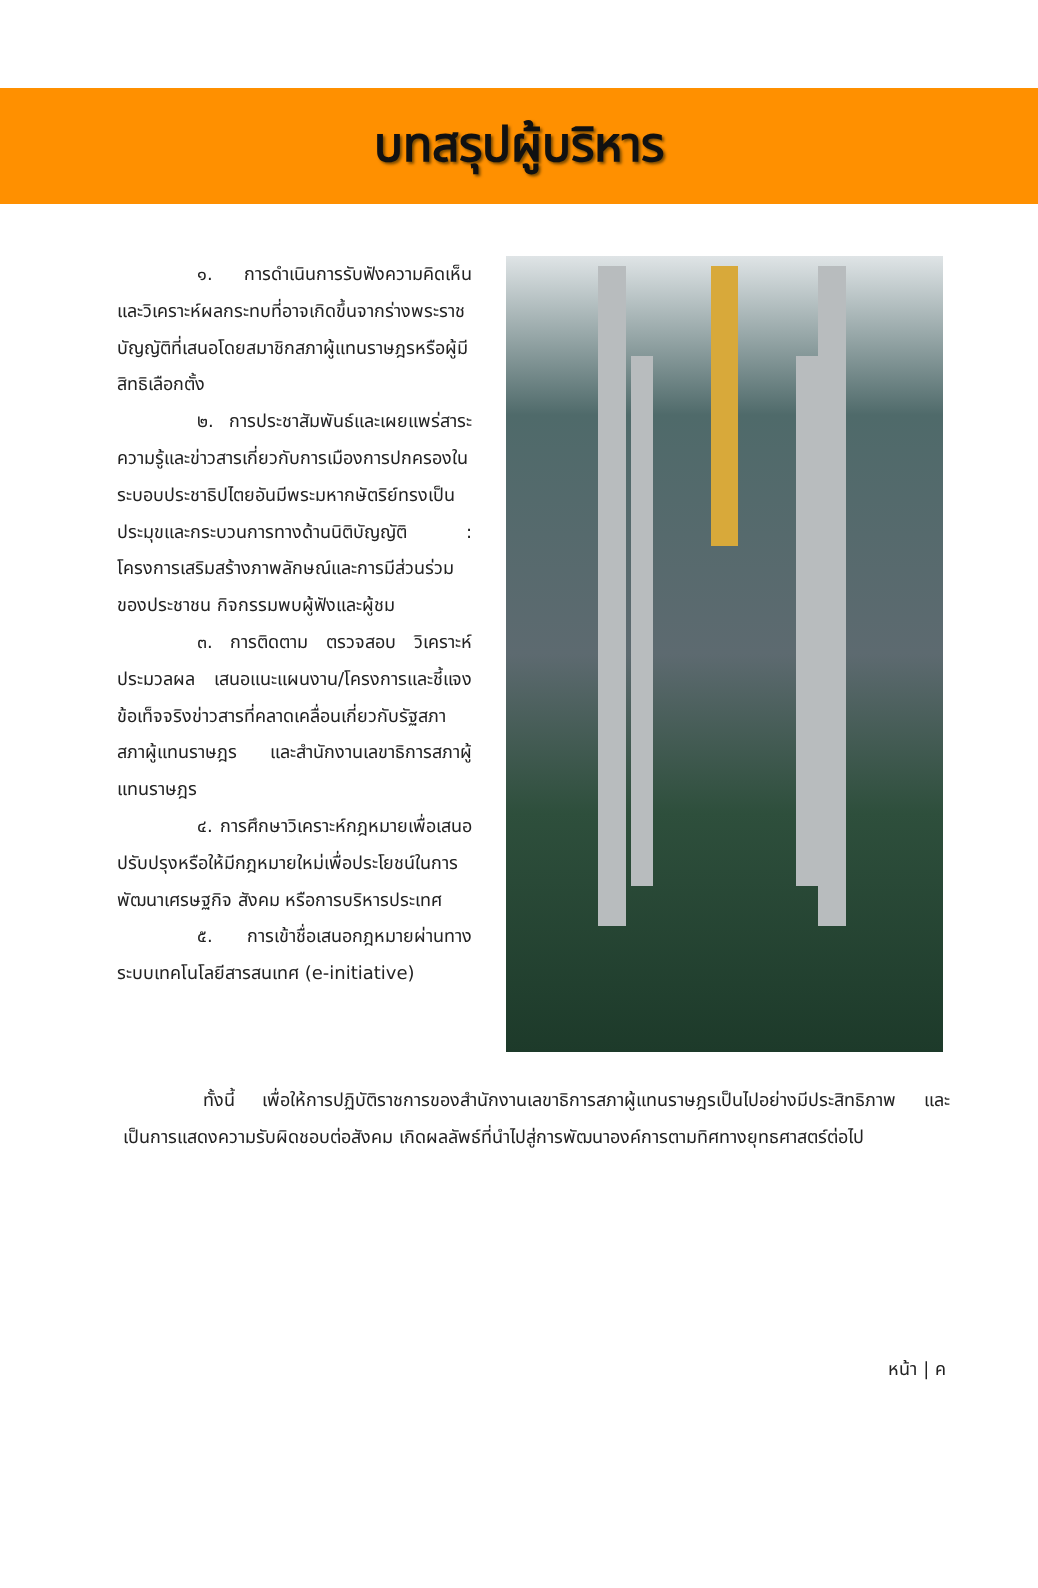บทสรุปผู้บริหาร
๑. การดำเนินการรับฟังความคิดเห็นและวิเคราะห์ผลกระทบที่อาจเกิดขึ้นจากร่างพระราชบัญญัติที่เสนอโดยสมาชิกสภาผู้แทนราษฎรหรือผู้มีสิทธิเลือกตั้ง
๒. การประชาสัมพันธ์และเผยแพร่สาระความรู้และข่าวสารเกี่ยวกับการเมืองการปกครองในระบอบประชาธิปไตยอันมีพระมหากษัตริย์ทรงเป็นประมุขและกระบวนการทางด้านนิติบัญญัติ : โครงการเสริมสร้างภาพลักษณ์และการมีส่วนร่วมของประชาชน กิจกรรมพบผู้ฟังและผู้ชม
๓. การติดตาม ตรวจสอบ วิเคราะห์ประมวลผล เสนอแนะแผนงาน/โครงการและชี้แจงข้อเท็จจริงข่าวสารที่คลาดเคลื่อนเกี่ยวกับรัฐสภา สภาผู้แทนราษฎร และสำนักงานเลขาธิการสภาผู้แทนราษฎร
๔. การศึกษาวิเคราะห์กฎหมายเพื่อเสนอปรับปรุงหรือให้มีกฎหมายใหม่เพื่อประโยชน์ในการพัฒนาเศรษฐกิจ สังคม หรือการบริหารประเทศ
๕. การเข้าชื่อเสนอกฎหมายผ่านทางระบบเทคโนโลยีสารสนเทศ (e-initiative)
ทั้งนี้ เพื่อให้การปฏิบัติราชการของสำนักงานเลขาธิการสภาผู้แทนราษฎรเป็นไปอย่างมีประสิทธิภาพ และเป็นการแสดงความรับผิดชอบต่อสังคม เกิดผลลัพธ์ที่นำไปสู่การพัฒนาองค์การตามทิศทางยุทธศาสตร์ต่อไป
หน้า | ค